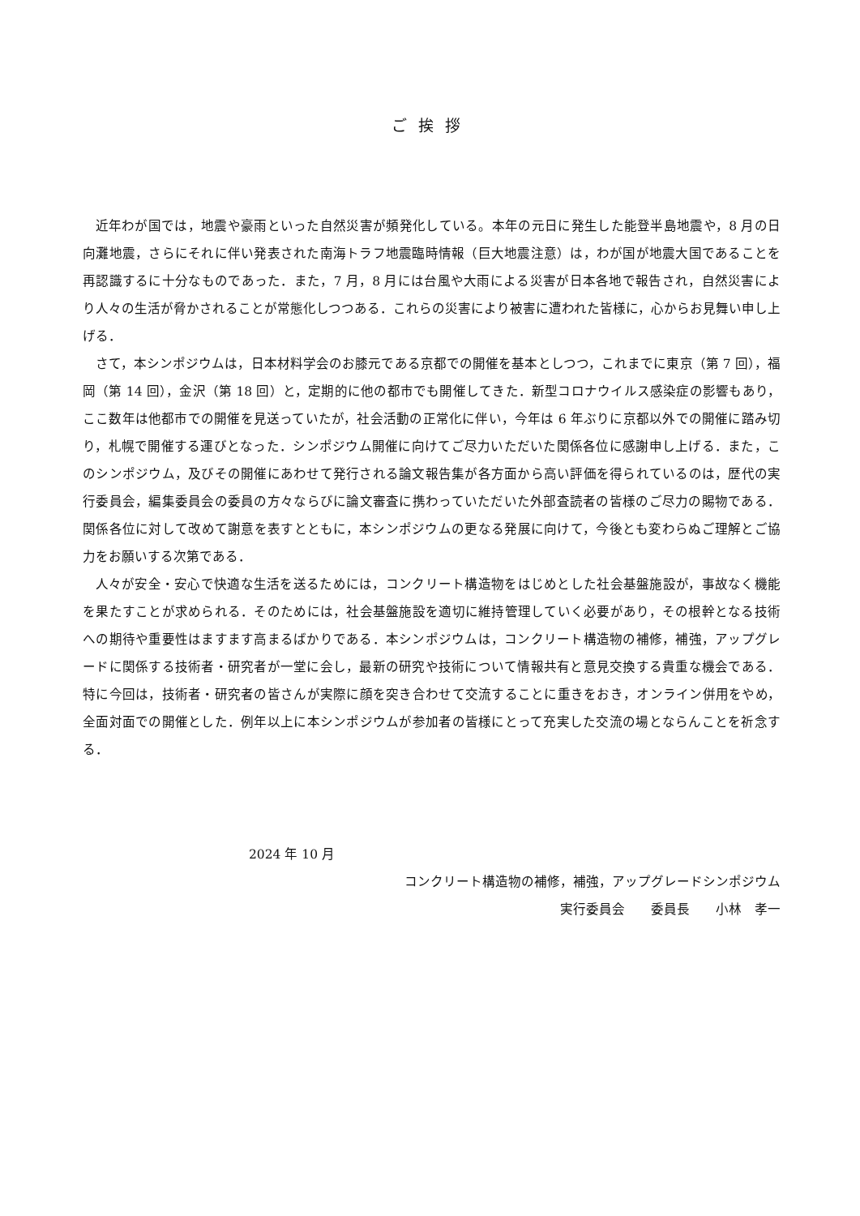ご挨拶
近年わが国では，地震や豪雨といった自然災害が頻発化している。本年の元日に発生した能登半島地震や，8 月の日向灘地震，さらにそれに伴い発表された南海トラフ地震臨時情報（巨大地震注意）は，わが国が地震大国であることを再認識するに十分なものであった．また，7 月，8 月には台風や大雨による災害が日本各地で報告され，自然災害により人々の生活が脅かされることが常態化しつつある．これらの災害により被害に遭われた皆様に，心からお見舞い申し上げる．
さて，本シンポジウムは，日本材料学会のお膝元である京都での開催を基本としつつ，これまでに東京（第 7 回），福岡（第 14 回），金沢（第 18 回）と，定期的に他の都市でも開催してきた．新型コロナウイルス感染症の影響もあり，ここ数年は他都市での開催を見送っていたが，社会活動の正常化に伴い，今年は 6 年ぶりに京都以外での開催に踏み切り，札幌で開催する運びとなった．シンポジウム開催に向けてご尽力いただいた関係各位に感謝申し上げる．また，このシンポジウム，及びその開催にあわせて発行される論文報告集が各方面から高い評価を得られているのは，歴代の実行委員会，編集委員会の委員の方々ならびに論文審査に携わっていただいた外部査読者の皆様のご尽力の賜物である．関係各位に対して改めて謝意を表すとともに，本シンポジウムの更なる発展に向けて，今後とも変わらぬご理解とご協力をお願いする次第である．
人々が安全・安心で快適な生活を送るためには，コンクリート構造物をはじめとした社会基盤施設が，事故なく機能を果たすことが求められる．そのためには，社会基盤施設を適切に維持管理していく必要があり，その根幹となる技術への期待や重要性はますます高まるばかりである．本シンポジウムは，コンクリート構造物の補修，補強，アップグレードに関係する技術者・研究者が一堂に会し，最新の研究や技術について情報共有と意見交換する貴重な機会である．特に今回は，技術者・研究者の皆さんが実際に顔を突き合わせて交流することに重きをおき，オンライン併用をやめ，全面対面での開催とした．例年以上に本シンポジウムが参加者の皆様にとって充実した交流の場とならんことを祈念する．
2024 年 10 月
コンクリート構造物の補修，補強，アップグレードシンポジウム
実行委員会　　委員長　　小林　孝一